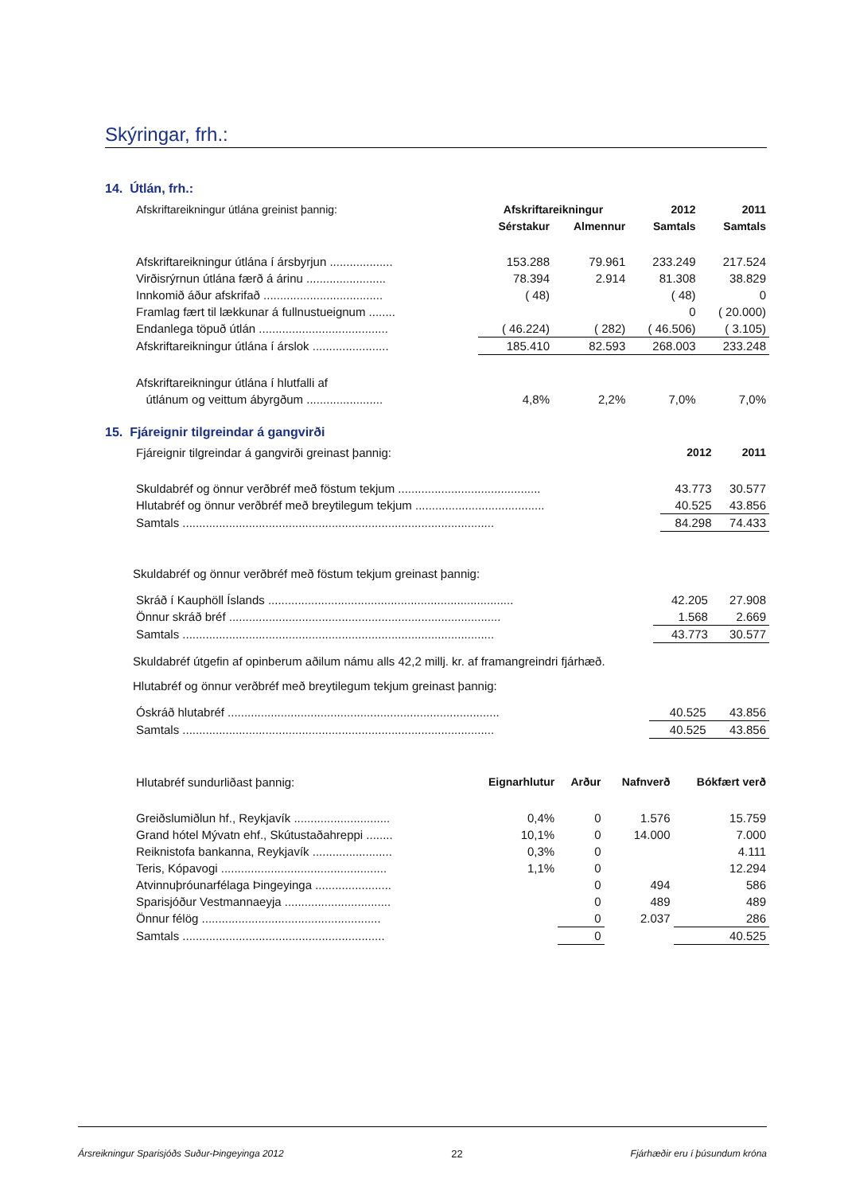Skýringar, frh.:
14. Útlán, frh.:
| Afskriftareikningur útlána greinist þannig: | Afskriftareikningur | | 2012 | 2011 |
| --- | --- | --- | --- | --- |
| | Sérstakur | Almennur | Samtals | Samtals |
| Afskriftareikningur útlána í ársbyrjun ................... | 153.288 | 79.961 | 233.249 | 217.524 |
| Virðisrýrnun útlána færð á árinu ........................ | 78.394 | 2.914 | 81.308 | 38.829 |
| Innkomið áður afskrifað .................................... | ( 48) | | ( 48) | 0 |
| Framlag fært til lækkunar á fullnustueignum ........ | | | 0 | ( 20.000) |
| Endanlega töpuð útlán ....................................... | ( 46.224) | ( 282) | ( 46.506) | ( 3.105) |
| Afskriftareikningur útlána í árslok ....................... | 185.410 | 82.593 | 268.003 | 233.248 |
| Afskriftareikningur útlána í hlutfalli af | | | | |
| útlánum og veittum ábyrgðum ....................... | 4,8% | 2,2% | 7,0% | 7,0% |
15. Fjáreignir tilgreindar á gangvirði
| Fjáreignir tilgreindar á gangvirði greinast þannig: | 2012 | 2011 |
| Skuldabréf og önnur verðbréf með föstum tekjum ........................................... | 43.773 | 30.577 |
| Hlutabréf og önnur verðbréf með breytilegum tekjum ....................................... | 40.525 | 43.856 |
| Samtals .............................................................................................. | 84.298 | 74.433 |
Skuldabréf og önnur verðbréf með föstum tekjum greinast þannig:
| Skráð í Kauphöll Íslands .......................................................................... | 42.205 | 27.908 |
| Önnur skráð bréf .................................................................................. | 1.568 | 2.669 |
| Samtals .............................................................................................. | 43.773 | 30.577 |
Skuldabréf útgefin af opinberum aðilum námu alls 42,2 millj. kr. af framangreindri fjárhæð.
Hlutabréf og önnur verðbréf með breytilegum tekjum greinast þannig:
| Óskráð hlutabréf .................................................................................. | 40.525 | 43.856 |
| Samtals .............................................................................................. | 40.525 | 43.856 |
| Hlutabréf sundurliðast þannig: | Eignarhlutur | Arður | Nafnverð | Bókfært verð |
| Greiðslumiðlun hf., Reykjavík ............................. | 0,4% | 0 | 1.576 | 15.759 |
| Grand hótel Mývatn ehf., Skútustaðahreppi ........ | 10,1% | 0 | 14.000 | 7.000 |
| Reiknistofa bankanna, Reykjavík ........................ | 0,3% | 0 | | 4.111 |
| Teris, Kópavogi .................................................. | 1,1% | 0 | | 12.294 |
| Atvinnuþróunarfélaga Þingeyinga ....................... | | 0 | 494 | 586 |
| Sparisjóður Vestmannaeyja ................................ | | 0 | 489 | 489 |
| Önnur félög ...................................................... | | 0 | 2.037 | 286 |
| Samtals ............................................................. | | 0 | | 40.525 |
Ársreikningur Sparisjóðs Suður-Þingeyinga 2012 22 Fjárhæðir eru í þúsundum króna